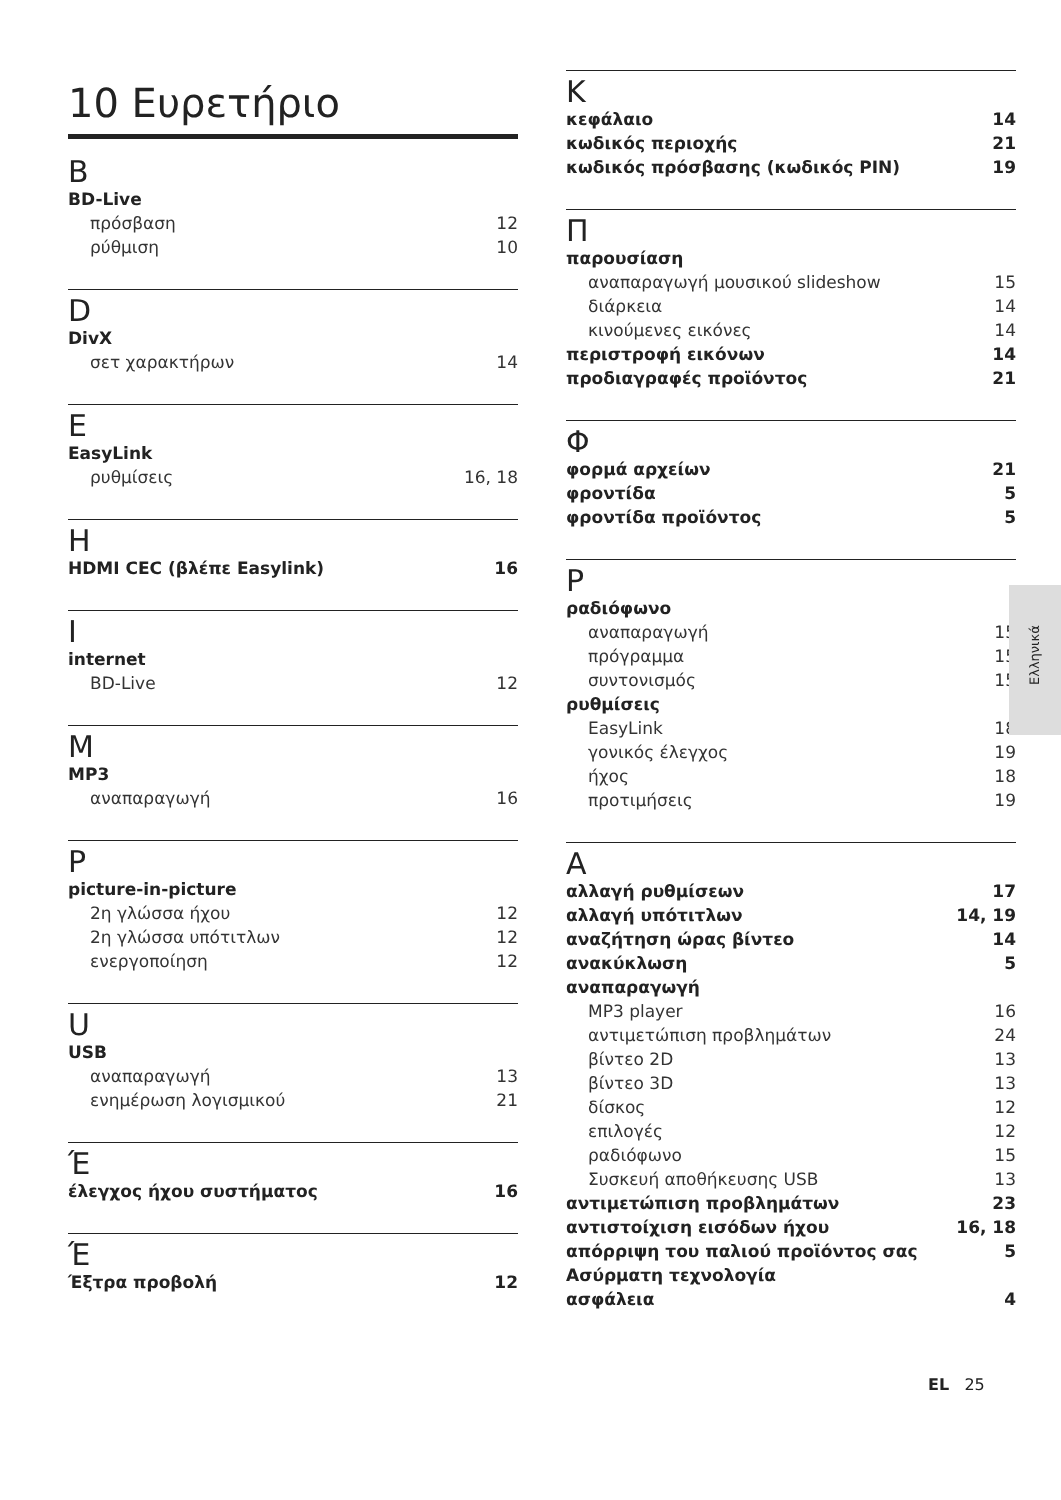10 Ευρετήριο
B
BD-Live
πρόσβαση 12
ρύθμιση 10
D
DivX
σετ χαρακτήρων 14
E
EasyLink
ρυθμίσεις 16, 18
H
HDMI CEC (βλέπε Easylink) 16
I
internet
BD-Live 12
M
MP3
αναπαραγωγή 16
P
picture-in-picture
2η γλώσσα ήχου 12
2η γλώσσα υπότιτλων 12
ενεργοποίηση 12
U
USB
αναπαραγωγή 13
ενημέρωση λογισμικού 21
Έ
έλεγχος ήχου συστήματος 16
Έ
Έξτρα προβολή 12
K
κεφάλαιο 14
κωδικός περιοχής 21
κωδικός πρόσβασης (κωδικός PIN) 19
Π
παρουσίαση
αναπαραγωγή μουσικού slideshow 15
διάρκεια 14
κινούμενες εικόνες 14
περιστροφή εικόνων 14
προδιαγραφές προϊόντος 21
Φ
φορμά αρχείων 21
φροντίδα 5
φροντίδα προϊόντος 5
Ρ
ραδιόφωνο
αναπαραγωγή 15
πρόγραμμα 15
συντονισμός 15
ρυθμίσεις
EasyLink 18
γονικός έλεγχος 19
ήχος 18
προτιμήσεις 19
Α
αλλαγή ρυθμίσεων 17
αλλαγή υπότιτλων 14, 19
αναζήτηση ώρας βίντεο 14
ανακύκλωση 5
αναπαραγωγή
MP3 player 16
αντιμετώπιση προβλημάτων 24
βίντεο 2D 13
βίντεο 3D 13
δίσκος 12
επιλογές 12
ραδιόφωνο 15
Συσκευή αποθήκευσης USB 13
αντιμετώπιση προβλημάτων 23
αντιστοίχιση εισόδων ήχου 16, 18
απόρριψη του παλιού προϊόντος σας 5
Ασύρματη τεχνολογία
ασφάλεια 4
Ελληνικά
EL 25